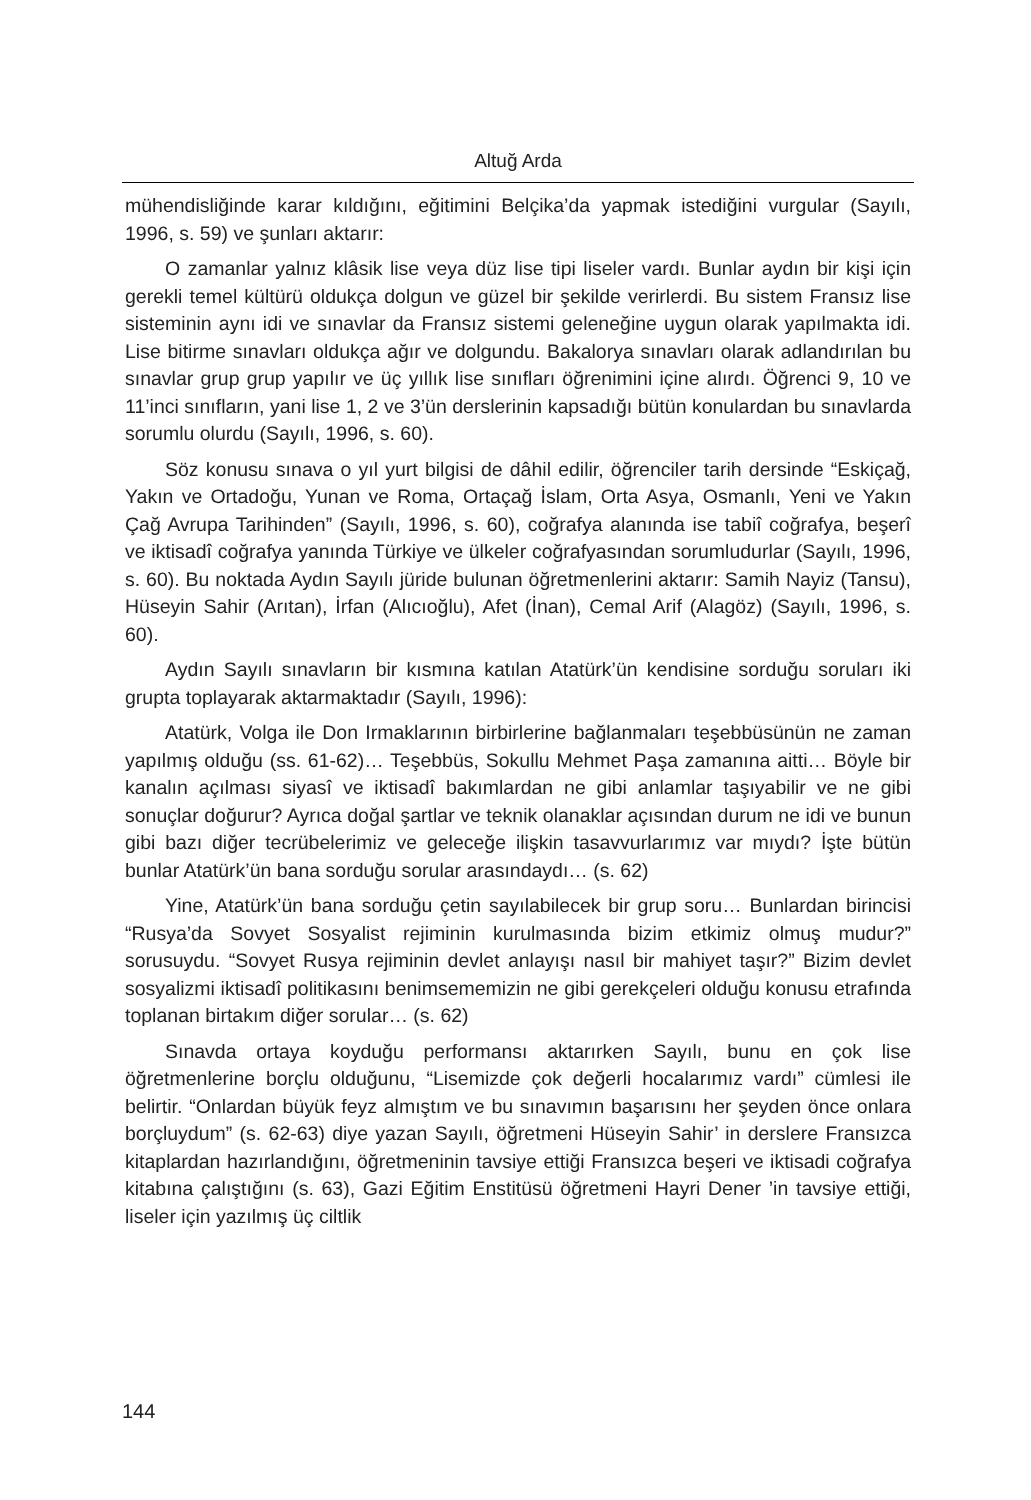Altuğ Arda
mühendisliğinde karar kıldığını, eğitimini Belçika’da yapmak istediğini vurgular (Sayılı, 1996, s. 59) ve şunları aktarır:
O zamanlar yalnız klâsik lise veya düz lise tipi liseler vardı. Bunlar aydın bir kişi için gerekli temel kültürü oldukça dolgun ve güzel bir şekilde verirlerdi. Bu sistem Fransız lise sisteminin aynı idi ve sınavlar da Fransız sistemi geleneğine uygun olarak yapılmakta idi. Lise bitirme sınavları oldukça ağır ve dolgundu. Bakalorya sınavları olarak adlandırılan bu sınavlar grup grup yapılır ve üç yıllık lise sınıfları öğrenimini içine alırdı. Öğrenci 9, 10 ve 11’inci sınıfların, yani lise 1, 2 ve 3’ün derslerinin kapsadığı bütün konulardan bu sınavlarda sorumlu olurdu (Sayılı, 1996, s. 60).
Söz konusu sınava o yıl yurt bilgisi de dâhil edilir, öğrenciler tarih dersinde “Eskiçağ, Yakın ve Ortadoğu, Yunan ve Roma, Ortaçağ İslam, Orta Asya, Osmanlı, Yeni ve Yakın Çağ Avrupa Tarihinden” (Sayılı, 1996, s. 60), coğrafya alanında ise tabiî coğrafya, beşerî ve iktisadî coğrafya yanında Türkiye ve ülkeler coğrafyasından sorumludurlar (Sayılı, 1996, s. 60). Bu noktada Aydın Sayılı jüride bulunan öğretmenlerini aktarır: Samih Nayiz (Tansu), Hüseyin Sahir (Arıtan), İrfan (Alıcıoğlu), Afet (İnan), Cemal Arif (Alagöz) (Sayılı, 1996, s. 60).
Aydın Sayılı sınavların bir kısmına katılan Atatürk’ün kendisine sorduğu soruları iki grupta toplayarak aktarmaktadır (Sayılı, 1996):
Atatürk, Volga ile Don Irmaklarının birbirlerine bağlanmaları teşebbüsünün ne zaman yapılmış olduğu (ss. 61-62)… Teşebbüs, Sokullu Mehmet Paşa zamanına aitti… Böyle bir kanalın açılması siyasî ve iktisadî bakımlardan ne gibi anlamlar taşıyabilir ve ne gibi sonuçlar doğurur? Ayrıca doğal şartlar ve teknik olanaklar açısından durum ne idi ve bunun gibi bazı diğer tecrübelerimiz ve geleceğe ilişkin tasavvurlarımız var mıydı? İşte bütün bunlar Atatürk’ün bana sorduğu sorular arasındaydı… (s. 62)
Yine, Atatürk’ün bana sorduğu çetin sayılabilecek bir grup soru… Bunlardan birincisi “Rusya’da Sovyet Sosyalist rejiminin kurulmasında bizim etkimiz olmuş mudur?” sorusuydu. “Sovyet Rusya rejiminin devlet anlayışı nasıl bir mahiyet taşır?” Bizim devlet sosyalizmi iktisadî politikasını benimsememizin ne gibi gerekçeleri olduğu konusu etrafında toplanan birtakım diğer sorular… (s. 62)
Sınavda ortaya koyduğu performansı aktarırken Sayılı, bunu en çok lise öğretmenlerine borçlu olduğunu, “Lisemizde çok değerli hocalarımız vardı” cümlesi ile belirtir. “Onlardan büyük feyz almıştım ve bu sınavımın başarısını her şeyden önce onlara borçluydum” (s. 62-63) diye yazan Sayılı, öğretmeni Hüseyin Sahir’ in derslere Fransızca kitaplardan hazırlandığını, öğretmeninin tavsiye ettiği Fransızca beşeri ve iktisadi coğrafya kitabına çalıştığını (s. 63), Gazi Eğitim Enstitüsü öğretmeni Hayri Dener ’in tavsiye ettiği, liseler için yazılmış üç ciltlik
144